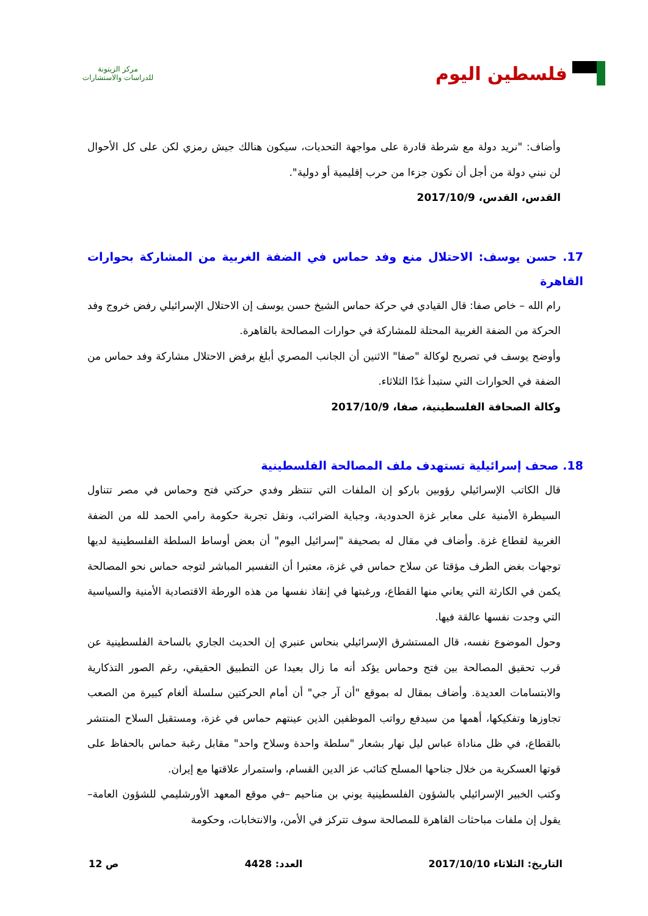فلسطين اليوم
مركز الزيتونة
للدراسات والاستشارات
وأضاف: "نريد دولة مع شرطة قادرة على مواجهة التحديات، سيكون هنالك جيش رمزي لكن على كل الأحوال لن نبني دولة من أجل أن نكون جزءا من حرب إقليمية أو دولية".
القدس، القدس، 2017/10/9
17. حسن يوسف: الاحتلال منع وفد حماس في الضفة الغربية من المشاركة بحوارات القاهرة
رام الله – خاص صفا: قال القيادي في حركة حماس الشيخ حسن يوسف إن الاحتلال الإسرائيلي رفض خروج وفد الحركة من الضفة الغربية المحتلة للمشاركة في حوارات المصالحة بالقاهرة.
وأوضح يوسف في تصريح لوكالة "صفا" الاثنين أن الجانب المصري أبلغ برفض الاحتلال مشاركة وفد حماس من الضفة في الحوارات التي ستبدأ غدًا الثلاثاء.
وكالة الصحافة الفلسطينية، صفا، 2017/10/9
18. صحف إسرائيلية تستهدف ملف المصالحة الفلسطينية
قال الكاتب الإسرائيلي رؤوبين باركو إن الملفات التي تنتظر وفدي حركتي فتح وحماس في مصر تتناول السيطرة الأمنية على معابر غزة الحدودية، وجباية الضرائب، ونقل تجربة حكومة رامي الحمد لله من الضفة الغربية لقطاع غزة. وأضاف في مقال له بصحيفة "إسرائيل اليوم" أن بعض أوساط السلطة الفلسطينية لديها توجهات بغض الطرف مؤقتا عن سلاح حماس في غزة، معتبرا أن التفسير المباشر لتوجه حماس نحو المصالحة يكمن في الكارثة التي يعاني منها القطاع، ورغبتها في إنقاذ نفسها من هذه الورطة الاقتصادية الأمنية والسياسية التي وجدت نفسها عالقة فيها.
وحول الموضوع نفسه، قال المستشرق الإسرائيلي بنحاس عنبري إن الحديث الجاري بالساحة الفلسطينية عن قرب تحقيق المصالحة بين فتح وحماس يؤكد أنه ما زال بعيدا عن التطبيق الحقيقي، رغم الصور التذكارية والابتسامات العديدة. وأضاف بمقال له بموقع "أن آر جي" أن أمام الحركتين سلسلة ألغام كبيرة من الصعب تجاوزها وتفكيكها، أهمها من سيدفع رواتب الموظفين الذين عينتهم حماس في غزة، ومستقبل السلاح المنتشر بالقطاع، في ظل مناداة عباس ليل نهار بشعار "سلطة واحدة وسلاح واحد" مقابل رغبة حماس بالحفاظ على قوتها العسكرية من خلال جناحها المسلح كتائب عز الدين القسام، واستمرار علاقتها مع إيران.
وكتب الخبير الإسرائيلي بالشؤون الفلسطينية يوني بن مناحيم –في موقع المعهد الأورشليمي للشؤون العامة– يقول إن ملفات مباحثات القاهرة للمصالحة سوف تتركز في الأمن، والانتخابات، وحكومة
التاريخ: الثلاثاء 2017/10/10 العدد: 4428 ص 12